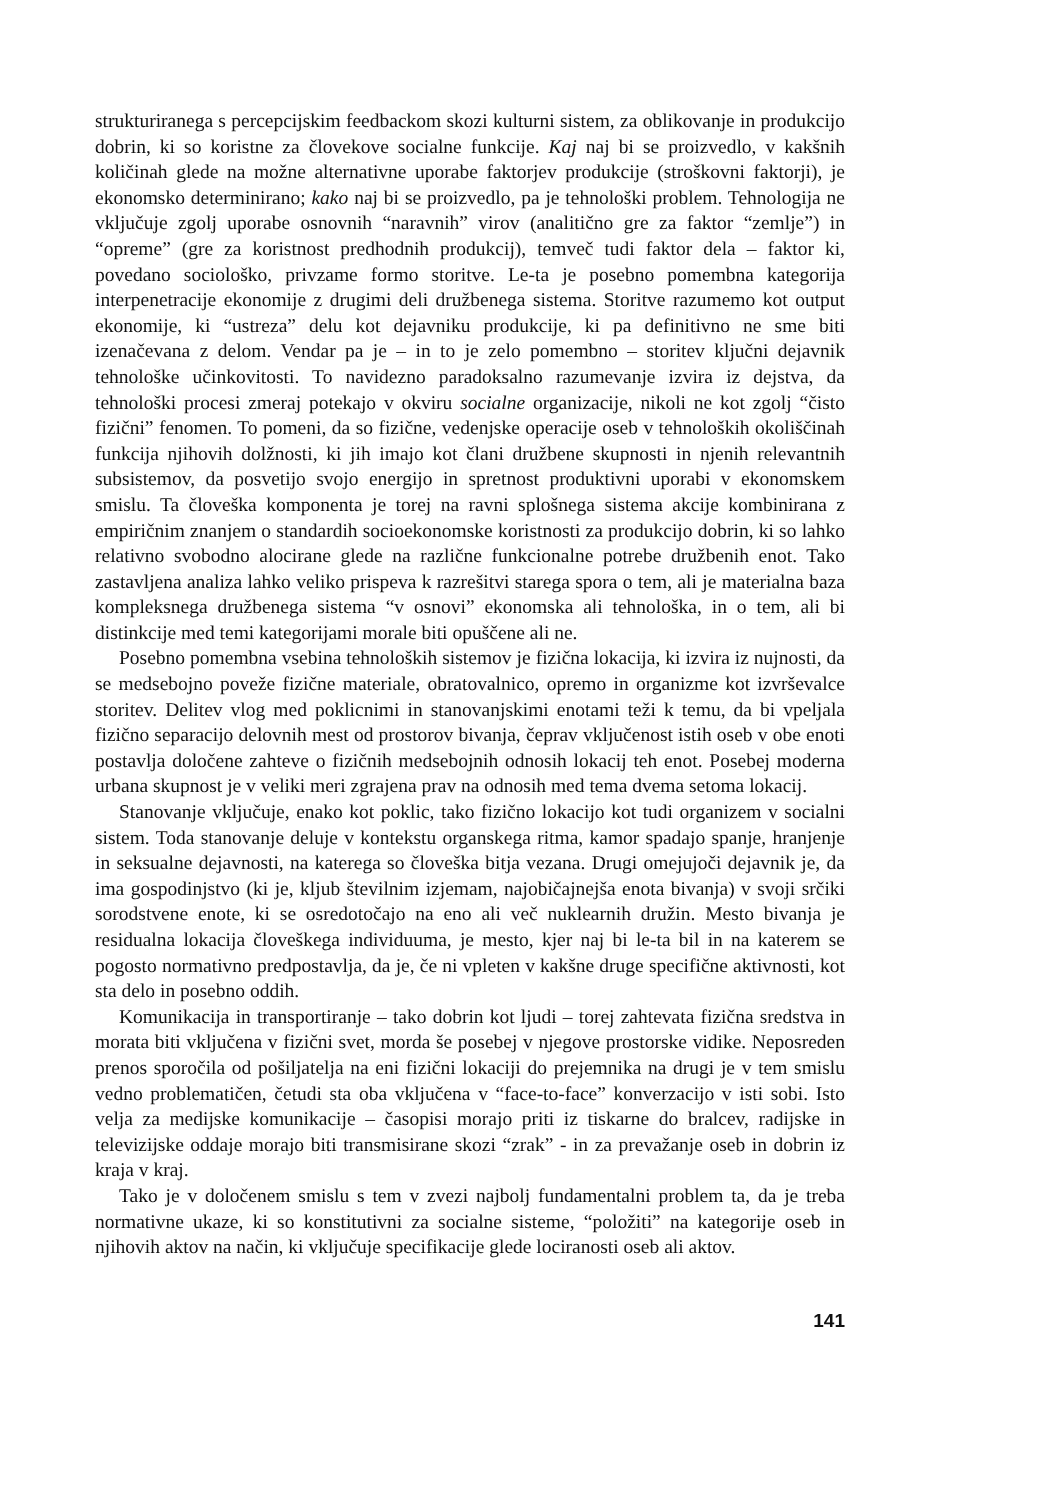strukturiranega s percepcijskim feedbackom skozi kulturni sistem, za oblikovanje in produkcijo dobrin, ki so koristne za človekove socialne funkcije. Kaj naj bi se proizvedlo, v kakšnih količinah glede na možne alternativne uporabe faktorjev produkcije (stroškovni faktorji), je ekonomsko determinirano; kako naj bi se proizvedlo, pa je tehnološki problem. Tehnologija ne vključuje zgolj uporabe osnovnih “naravnih” virov (analitično gre za faktor “zemlje”) in “opreme” (gre za koristnost predhodnih produkcij), temveč tudi faktor dela – faktor ki, povedano sociološko, privzame formo storitve. Le-ta je posebno pomembna kategorija interpenetracije ekonomije z drugimi deli družbenega sistema. Storitve razumemo kot output ekonomije, ki “ustreza” delu kot dejavniku produkcije, ki pa definitivno ne sme biti izenačevana z delom. Vendar pa je – in to je zelo pomembno – storitev ključni dejavnik tehnološke učinkovitosti. To navidezno paradoksalno razumevanje izvira iz dejstva, da tehnološki procesi zmeraj potekajo v okviru socialne organizacije, nikoli ne kot zgolj “čisto fizični” fenomen. To pomeni, da so fizične, vedenjske operacije oseb v tehnoloških okoliščinah funkcija njihovih dolžnosti, ki jih imajo kot člani družbene skupnosti in njenih relevantnih subsistemov, da posvetijo svojo energijo in spretnost produktivni uporabi v ekonomskem smislu. Ta človeška komponenta je torej na ravni splošnega sistema akcije kombinirana z empiričnim znanjem o standardih socioekonomske koristnosti za produkcijo dobrin, ki so lahko relativno svobodno alocirane glede na različne funkcionalne potrebe družbenih enot. Tako zastavljena analiza lahko veliko prispeva k razrešitvi starega spora o tem, ali je materialna baza kompleksnega družbenega sistema “v osnovi” ekonomska ali tehnološka, in o tem, ali bi distinkcije med temi kategorijami morale biti opuščene ali ne.
Posebno pomembna vsebina tehnoloških sistemov je fizična lokacija, ki izvira iz nujnosti, da se medsebojno poveže fizične materiale, obratovalnico, opremo in organizme kot izvrševalce storitev. Delitev vlog med poklicnimi in stanovanjskimi enotami teži k temu, da bi vpeljala fizično separacijo delovnih mest od prostorov bivanja, čeprav vključenost istih oseb v obe enoti postavlja določene zahteve o fizičnih medsebojnih odnosih lokacij teh enot. Posebej moderna urbana skupnost je v veliki meri zgrajena prav na odnosih med tema dvema setoma lokacij.
Stanovanje vključuje, enako kot poklic, tako fizično lokacijo kot tudi organizem v socialni sistem. Toda stanovanje deluje v kontekstu organskega ritma, kamor spadajo spanje, hranjenje in seksualne dejavnosti, na katerega so človeška bitja vezana. Drugi omejujoči dejavnik je, da ima gospodinjstvo (ki je, kljub številnim izjemam, najobičajnejša enota bivanja) v svoji srčiki sorodstvene enote, ki se osredotočajo na eno ali več nuklearnih družin. Mesto bivanja je residualna lokacija človeškega individuuma, je mesto, kjer naj bi le-ta bil in na katerem se pogosto normativno predpostavlja, da je, če ni vpleten v kakšne druge specifične aktivnosti, kot sta delo in posebno oddih.
Komunikacija in transportiranje – tako dobrin kot ljudi – torej zahtevata fizična sredstva in morata biti vključena v fizični svet, morda še posebej v njegove prostorske vidike. Neposreden prenos sporočila od pošiljatelja na eni fizični lokaciji do prejemnika na drugi je v tem smislu vedno problematičen, četudi sta oba vključena v “face-to-face” konverzacijo v isti sobi. Isto velja za medijske komunikacije – časopisi morajo priti iz tiskarne do bralcev, radijske in televizijske oddaje morajo biti transmisirane skozi “zrak” - in za prevažanje oseb in dobrin iz kraja v kraj.
Tako je v določenem smislu s tem v zvezi najbolj fundamentalni problem ta, da je treba normativne ukaze, ki so konstitutivni za socialne sisteme, “položiti” na kategorije oseb in njihovih aktov na način, ki vključuje specifikacije glede lociranosti oseb ali aktov.
141